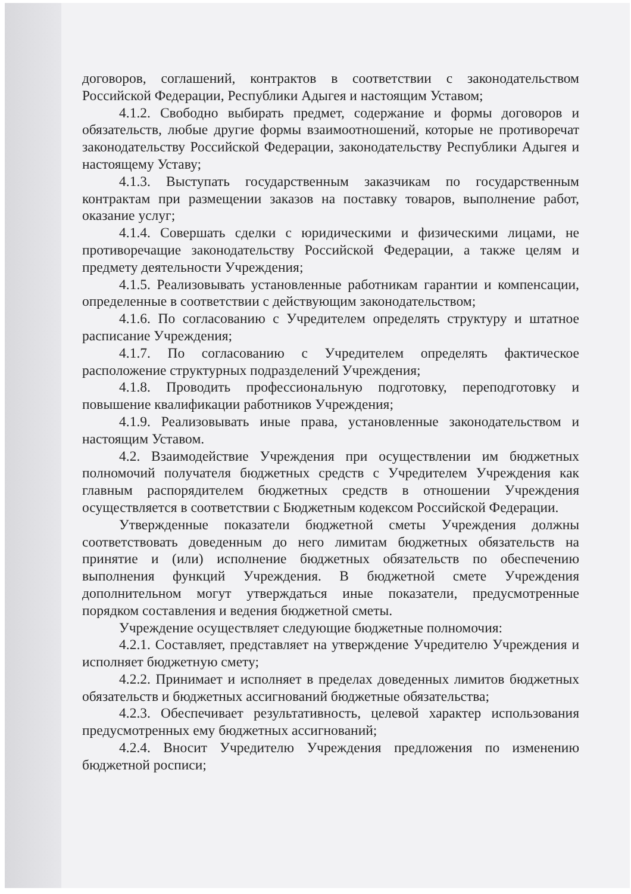договоров, соглашений, контрактов в соответствии с законодательством Российской Федерации, Республики Адыгея и настоящим Уставом;
4.1.2. Свободно выбирать предмет, содержание и формы договоров и обязательств, любые другие формы взаимоотношений, которые не противоречат законодательству Российской Федерации, законодательству Республики Адыгея и настоящему Уставу;
4.1.3. Выступать государственным заказчикам по государственным контрактам при размещении заказов на поставку товаров, выполнение работ, оказание услуг;
4.1.4. Совершать сделки с юридическими и физическими лицами, не противоречащие законодательству Российской Федерации, а также целям и предмету деятельности Учреждения;
4.1.5. Реализовывать установленные работникам гарантии и компенсации, определенные в соответствии с действующим законодательством;
4.1.6. По согласованию с Учредителем определять структуру и штатное расписание Учреждения;
4.1.7. По согласованию с Учредителем определять фактическое расположение структурных подразделений Учреждения;
4.1.8. Проводить профессиональную подготовку, переподготовку и повышение квалификации работников Учреждения;
4.1.9. Реализовывать иные права, установленные законодательством и настоящим Уставом.
4.2. Взаимодействие Учреждения при осуществлении им бюджетных полномочий получателя бюджетных средств с Учредителем Учреждения как главным распорядителем бюджетных средств в отношении Учреждения осуществляется в соответствии с Бюджетным кодексом Российской Федерации.
Утвержденные показатели бюджетной сметы Учреждения должны соответствовать доведенным до него лимитам бюджетных обязательств на принятие и (или) исполнение бюджетных обязательств по обеспечению выполнения функций Учреждения. В бюджетной смете Учреждения дополнительном могут утверждаться иные показатели, предусмотренные порядком составления и ведения бюджетной сметы.
Учреждение осуществляет следующие бюджетные полномочия:
4.2.1. Составляет, представляет на утверждение Учредителю Учреждения и исполняет бюджетную смету;
4.2.2. Принимает и исполняет в пределах доведенных лимитов бюджетных обязательств и бюджетных ассигнований бюджетные обязательства;
4.2.3. Обеспечивает результативность, целевой характер использования предусмотренных ему бюджетных ассигнований;
4.2.4. Вносит Учредителю Учреждения предложения по изменению бюджетной росписи;